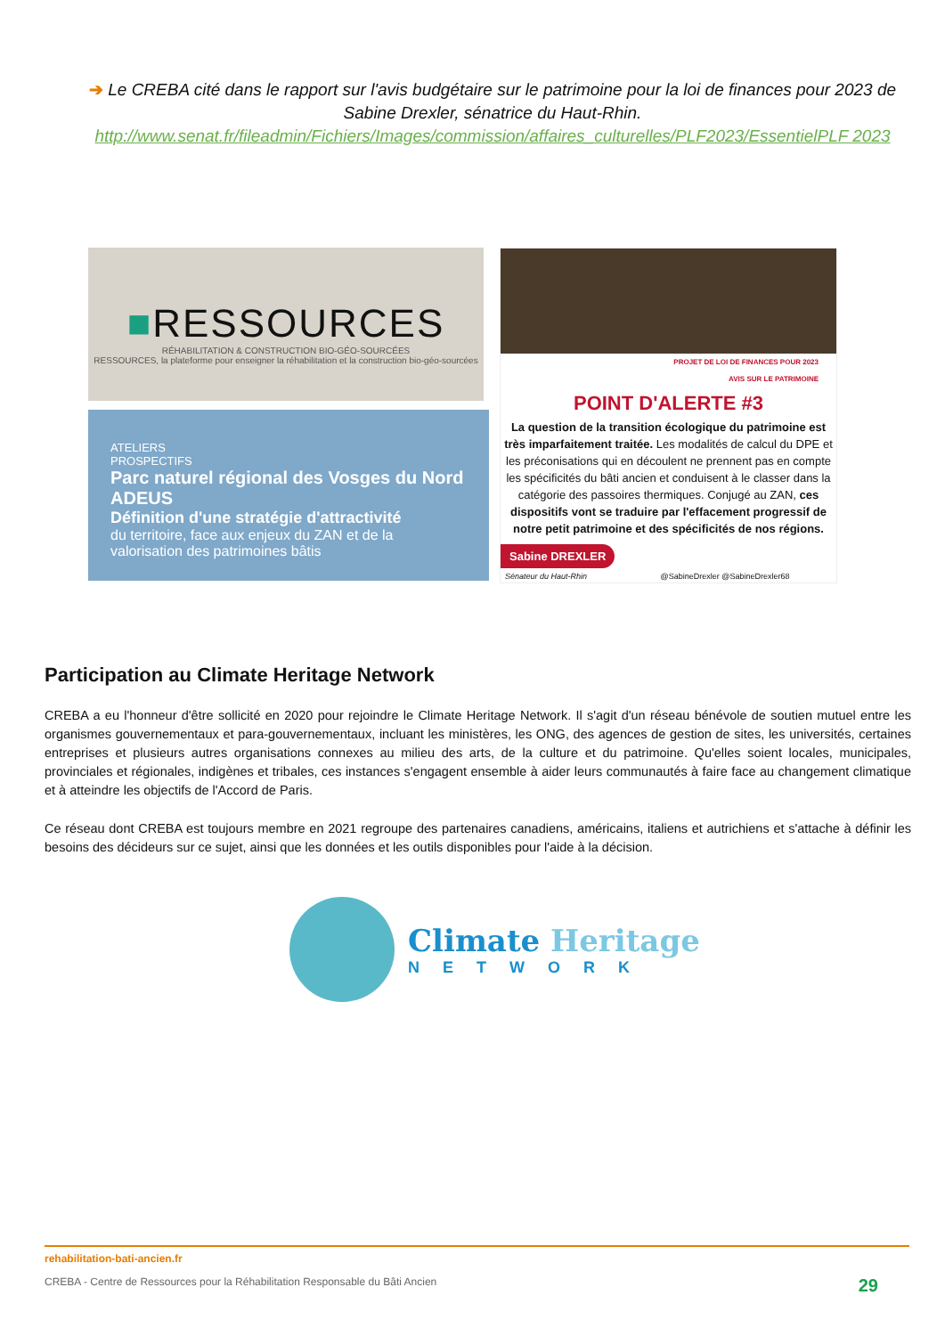➔ Le CREBA cité dans le rapport sur l'avis budgétaire sur le patrimoine pour la loi de finances pour 2023 de Sabine Drexler, sénatrice du Haut-Rhin.
http://www.senat.fr/fileadmin/Fichiers/Images/commission/affaires_culturelles/PLF2023/EssentielPLF 2023
■RESSOURCES
RÉHABILITATION & CONSTRUCTION BIO-GÉO-SOURCÉES
RESSOURCES, la plateforme pour enseigner la réhabilitation et la construction bio-géo-sourcées
ATELIERS
PROSPECTIFS Parc naturel régional des Vosges du Nord ADEUS
Définition d'une stratégie d'attractivité
du territoire, face aux enjeux du ZAN et de la valorisation des patrimoines bâtis
PROJET DE LOI DE FINANCES POUR 2023
AVIS SUR LE PATRIMOINE
POINT D'ALERTE #3
La question de la transition écologique du patrimoine est très imparfaitement traitée. Les modalités de calcul du DPE et les préconisations qui en découlent ne prennent pas en compte les spécificités du bâti ancien et conduisent à le classer dans la catégorie des passoires thermiques. Conjugé au ZAN, ces dispositifs vont se traduire par l'effacement progressif de notre petit patrimoine et des spécificités de nos régions.
Sabine DREXLER
Sénateur du Haut-Rhin @SabineDrexler @SabineDrexler68
Participation au Climate Heritage Network
CREBA a eu l'honneur d'être sollicité en 2020 pour rejoindre le Climate Heritage Network. Il s'agit d'un réseau bénévole de soutien mutuel entre les organismes gouvernementaux et para-gouvernementaux, incluant les ministères, les ONG, des agences de gestion de sites, les universités, certaines entreprises et plusieurs autres organisations connexes au milieu des arts, de la culture et du patrimoine. Qu'elles soient locales, municipales, provinciales et régionales, indigènes et tribales, ces instances s'engagent ensemble à aider leurs communautés à faire face au changement climatique et à atteindre les objectifs de l'Accord de Paris.
Ce réseau dont CREBA est toujours membre en 2021 regroupe des partenaires canadiens, américains, italiens et autrichiens et s'attache à définir les besoins des décideurs sur ce sujet, ainsi que les données et les outils disponibles pour l'aide à la décision.
Climate Heritage
NETWORK
rehabilitation-bati-ancien.fr
CREBA - Centre de Ressources pour la Réhabilitation Responsable du Bâti Ancien 29